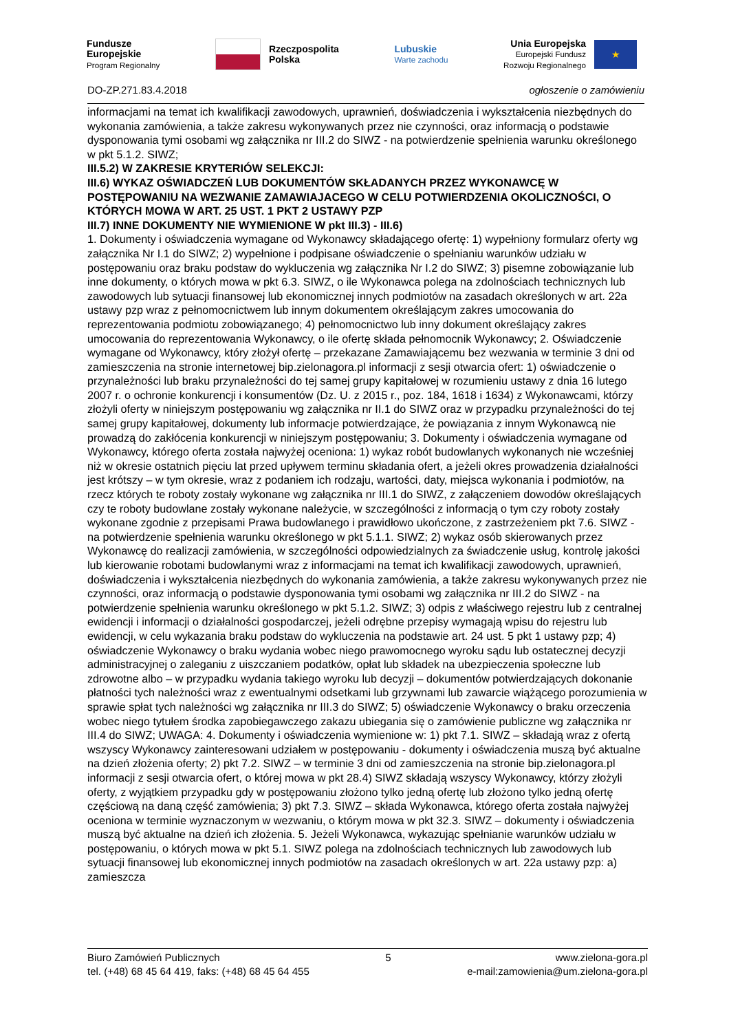Fundusze
Europejskie
Program Regionalny
Rzeczpospolita
Polska
Lubuskie
Warte zachodu
Unia Europejska
Europejski Fundusz
Rozwoju Regionalnego
★
DO-ZP.271.83.4.2018 ogłoszenie o zamówieniu
informacjami na temat ich kwalifikacji zawodowych, uprawnień, doświadczenia i wykształcenia niezbędnych do wykonania zamówienia, a także zakresu wykonywanych przez nie czynności, oraz informacją o podstawie dysponowania tymi osobami wg załącznika nr III.2 do SIWZ - na potwierdzenie spełnienia warunku określonego w pkt 5.1.2. SIWZ;
III.5.2) W ZAKRESIE KRYTERIÓW SELEKCJI:
III.6) WYKAZ OŚWIADCZEŃ LUB DOKUMENTÓW SKŁADANYCH PRZEZ WYKONAWCĘ W POSTĘPOWANIU NA WEZWANIE ZAMAWIAJACEGO W CELU POTWIERDZENIA OKOLICZNOŚCI, O KTÓRYCH MOWA W ART. 25 UST. 1 PKT 2 USTAWY PZP
III.7) INNE DOKUMENTY NIE WYMIENIONE W pkt III.3) - III.6)
1. Dokumenty i oświadczenia wymagane od Wykonawcy składającego ofertę: 1) wypełniony formularz oferty wg załącznika Nr I.1 do SIWZ; 2) wypełnione i podpisane oświadczenie o spełnianiu warunków udziału w postępowaniu oraz braku podstaw do wykluczenia wg załącznika Nr I.2 do SIWZ; 3) pisemne zobowiązanie lub inne dokumenty, o których mowa w pkt 6.3. SIWZ, o ile Wykonawca polega na zdolnościach technicznych lub zawodowych lub sytuacji finansowej lub ekonomicznej innych podmiotów na zasadach określonych w art. 22a ustawy pzp wraz z pełnomocnictwem lub innym dokumentem określającym zakres umocowania do reprezentowania podmiotu zobowiązanego; 4) pełnomocnictwo lub inny dokument określający zakres umocowania do reprezentowania Wykonawcy, o ile ofertę składa pełnomocnik Wykonawcy; 2. Oświadczenie wymagane od Wykonawcy, który złożył ofertę – przekazane Zamawiającemu bez wezwania w terminie 3 dni od zamieszczenia na stronie internetowej bip.zielonagora.pl informacji z sesji otwarcia ofert: 1) oświadczenie o przynależności lub braku przynależności do tej samej grupy kapitałowej w rozumieniu ustawy z dnia 16 lutego 2007 r. o ochronie konkurencji i konsumentów (Dz. U. z 2015 r., poz. 184, 1618 i 1634) z Wykonawcami, którzy złożyli oferty w niniejszym postępowaniu wg załącznika nr II.1 do SIWZ oraz w przypadku przynależności do tej samej grupy kapitałowej, dokumenty lub informacje potwierdzające, że powiązania z innym Wykonawcą nie prowadzą do zakłócenia konkurencji w niniejszym postępowaniu; 3. Dokumenty i oświadczenia wymagane od Wykonawcy, którego oferta została najwyżej oceniona: 1) wykaz robót budowlanych wykonanych nie wcześniej niż w okresie ostatnich pięciu lat przed upływem terminu składania ofert, a jeżeli okres prowadzenia działalności jest krótszy – w tym okresie, wraz z podaniem ich rodzaju, wartości, daty, miejsca wykonania i podmiotów, na rzecz których te roboty zostały wykonane wg załącznika nr III.1 do SIWZ, z załączeniem dowodów określających czy te roboty budowlane zostały wykonane należycie, w szczególności z informacją o tym czy roboty zostały wykonane zgodnie z przepisami Prawa budowlanego i prawidłowo ukończone, z zastrzeżeniem pkt 7.6. SIWZ - na potwierdzenie spełnienia warunku określonego w pkt 5.1.1. SIWZ; 2) wykaz osób skierowanych przez Wykonawcę do realizacji zamówienia, w szczególności odpowiedzialnych za świadczenie usług, kontrolę jakości lub kierowanie robotami budowlanymi wraz z informacjami na temat ich kwalifikacji zawodowych, uprawnień, doświadczenia i wykształcenia niezbędnych do wykonania zamówienia, a także zakresu wykonywanych przez nie czynności, oraz informacją o podstawie dysponowania tymi osobami wg załącznika nr III.2 do SIWZ - na potwierdzenie spełnienia warunku określonego w pkt 5.1.2. SIWZ; 3) odpis z właściwego rejestru lub z centralnej ewidencji i informacji o działalności gospodarczej, jeżeli odrębne przepisy wymagają wpisu do rejestru lub ewidencji, w celu wykazania braku podstaw do wykluczenia na podstawie art. 24 ust. 5 pkt 1 ustawy pzp; 4) oświadczenie Wykonawcy o braku wydania wobec niego prawomocnego wyroku sądu lub ostatecznej decyzji administracyjnej o zaleganiu z uiszczaniem podatków, opłat lub składek na ubezpieczenia społeczne lub zdrowotne albo – w przypadku wydania takiego wyroku lub decyzji – dokumentów potwierdzających dokonanie płatności tych należności wraz z ewentualnymi odsetkami lub grzywnami lub zawarcie wiążącego porozumienia w sprawie spłat tych należności wg załącznika nr III.3 do SIWZ; 5) oświadczenie Wykonawcy o braku orzeczenia wobec niego tytułem środka zapobiegawczego zakazu ubiegania się o zamówienie publiczne wg załącznika nr III.4 do SIWZ; UWAGA: 4. Dokumenty i oświadczenia wymienione w: 1) pkt 7.1. SIWZ – składają wraz z ofertą wszyscy Wykonawcy zainteresowani udziałem w postępowaniu - dokumenty i oświadczenia muszą być aktualne na dzień złożenia oferty; 2) pkt 7.2. SIWZ – w terminie 3 dni od zamieszczenia na stronie bip.zielonagora.pl informacji z sesji otwarcia ofert, o której mowa w pkt 28.4) SIWZ składają wszyscy Wykonawcy, którzy złożyli oferty, z wyjątkiem przypadku gdy w postępowaniu złożono tylko jedną ofertę lub złożono tylko jedną ofertę częściową na daną część zamówienia; 3) pkt 7.3. SIWZ – składa Wykonawca, którego oferta została najwyżej oceniona w terminie wyznaczonym w wezwaniu, o którym mowa w pkt 32.3. SIWZ – dokumenty i oświadczenia muszą być aktualne na dzień ich złożenia. 5. Jeżeli Wykonawca, wykazując spełnianie warunków udziału w postępowaniu, o których mowa w pkt 5.1. SIWZ polega na zdolnościach technicznych lub zawodowych lub sytuacji finansowej lub ekonomicznej innych podmiotów na zasadach określonych w art. 22a ustawy pzp: a) zamieszcza
Biuro Zamówień Publicznych
tel. (+48) 68 45 64 419, faks: (+48) 68 45 64 455
5 www.zielona-gora.pl
e-mail:zamowienia@um.zielona-gora.pl